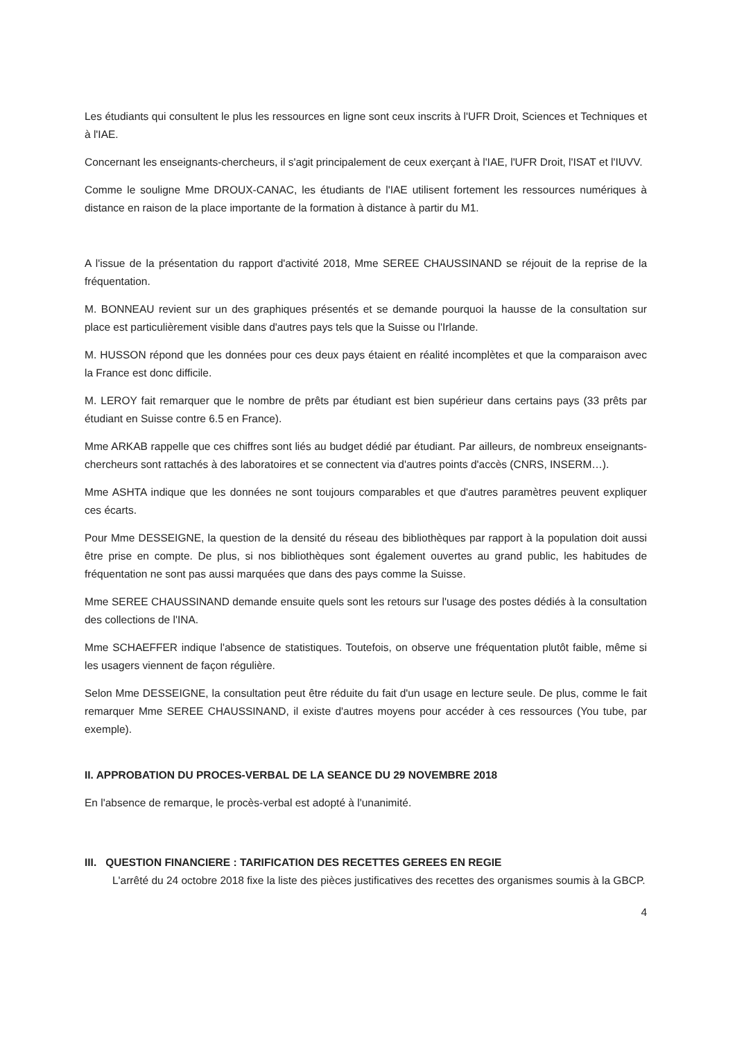Les étudiants qui consultent le plus les ressources en ligne sont ceux inscrits à l'UFR Droit, Sciences et Techniques et à l'IAE.
Concernant les enseignants-chercheurs, il s'agit principalement de ceux exerçant à l'IAE, l'UFR Droit, l'ISAT et l'IUVV.
Comme le souligne Mme DROUX-CANAC, les étudiants de l'IAE utilisent fortement les ressources numériques à distance en raison de la place importante de la formation à distance à partir du M1.
A l'issue de la présentation du rapport d'activité 2018, Mme SEREE CHAUSSINAND se réjouit de la reprise de la fréquentation.
M. BONNEAU revient sur un des graphiques présentés et se demande pourquoi la hausse de la consultation sur place est particulièrement visible dans d'autres pays tels que la Suisse ou l'Irlande.
M. HUSSON répond que les données pour ces deux pays étaient en réalité incomplètes et que la comparaison avec la France est donc difficile.
M. LEROY fait remarquer que le nombre de prêts par étudiant est bien supérieur dans certains pays (33 prêts par étudiant en Suisse contre 6.5 en France).
Mme ARKAB rappelle que ces chiffres sont liés au budget dédié par étudiant. Par ailleurs, de nombreux enseignants-chercheurs sont rattachés à des laboratoires et se connectent via d'autres points d'accès (CNRS, INSERM…).
Mme ASHTA indique que les données ne sont toujours comparables et que d'autres paramètres peuvent expliquer ces écarts.
Pour Mme DESSEIGNE, la question de la densité du réseau des bibliothèques par rapport à la population doit aussi être prise en compte. De plus, si nos bibliothèques sont également ouvertes au grand public, les habitudes de fréquentation ne sont pas aussi marquées que dans des pays comme la Suisse.
Mme SEREE CHAUSSINAND demande ensuite quels sont les retours sur l'usage des postes dédiés à la consultation des collections de l'INA.
Mme SCHAEFFER indique l'absence de statistiques. Toutefois, on observe une fréquentation plutôt faible, même si les usagers viennent de façon régulière.
Selon Mme DESSEIGNE, la consultation peut être réduite du fait d'un usage en lecture seule. De plus, comme le fait remarquer Mme SEREE CHAUSSINAND, il existe d'autres moyens pour accéder à ces ressources (You tube, par exemple).
II. APPROBATION DU PROCES-VERBAL DE LA SEANCE DU 29 NOVEMBRE 2018
En l'absence de remarque, le procès-verbal est adopté à l'unanimité.
III. QUESTION FINANCIERE : TARIFICATION DES RECETTES GEREES EN REGIE
L'arrêté du 24 octobre 2018 fixe la liste des pièces justificatives des recettes des organismes soumis à la GBCP.
4